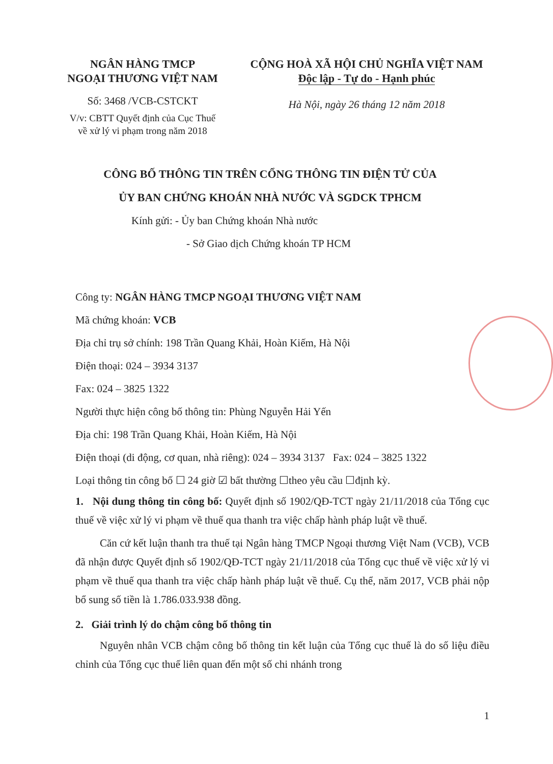NGÂN HÀNG TMCP
NGOẠI THƯƠNG VIỆT NAM
Số: 3468 /VCB-CSTCKT
V/v: CBTT Quyết định của Cục Thuế về xử lý vi phạm trong năm 2018
CỘNG HOÀ XÃ HỘI CHỦ NGHĨA VIỆT NAM
Độc lập - Tự do - Hạnh phúc
Hà Nội, ngày 26 tháng 12 năm 2018
CÔNG BỐ THÔNG TIN TRÊN CỔNG THÔNG TIN ĐIỆN TỬ CỦA
ỦY BAN CHỨNG KHOÁN NHÀ NƯỚC VÀ SGDCK TPHCM
Kính gửi: - Ủy ban Chứng khoán Nhà nước
- Sở Giao dịch Chứng khoán TP HCM
Công ty: NGÂN HÀNG TMCP NGOẠI THƯƠNG VIỆT NAM
Mã chứng khoán: VCB
Địa chỉ trụ sở chính: 198 Trần Quang Khải, Hoàn Kiếm, Hà Nội
Điện thoại: 024 – 3934 3137
Fax: 024 – 3825 1322
Người thực hiện công bố thông tin: Phùng Nguyễn Hải Yến
Địa chỉ: 198 Trần Quang Khải, Hoàn Kiếm, Hà Nội
Điện thoại (di động, cơ quan, nhà riêng): 024 – 3934 3137 Fax: 024 – 3825 1322
Loại thông tin công bố ☐ 24 giờ ☑ bất thường ☐theo yêu cầu ☐định kỳ.
1. Nội dung thông tin công bố: Quyết định số 1902/QĐ-TCT ngày 21/11/2018 của Tổng cục thuế về việc xử lý vi phạm về thuế qua thanh tra việc chấp hành pháp luật về thuế.
Căn cứ kết luận thanh tra thuế tại Ngân hàng TMCP Ngoại thương Việt Nam (VCB), VCB đã nhận được Quyết định số 1902/QĐ-TCT ngày 21/11/2018 của Tổng cục thuế về việc xử lý vi phạm về thuế qua thanh tra việc chấp hành pháp luật về thuế. Cụ thể, năm 2017, VCB phải nộp bổ sung số tiền là 1.786.033.938 đồng.
2. Giải trình lý do chậm công bố thông tin
Nguyên nhân VCB chậm công bố thông tin kết luận của Tổng cục thuế là do số liệu điều chỉnh của Tổng cục thuế liên quan đến một số chi nhánh trong
1